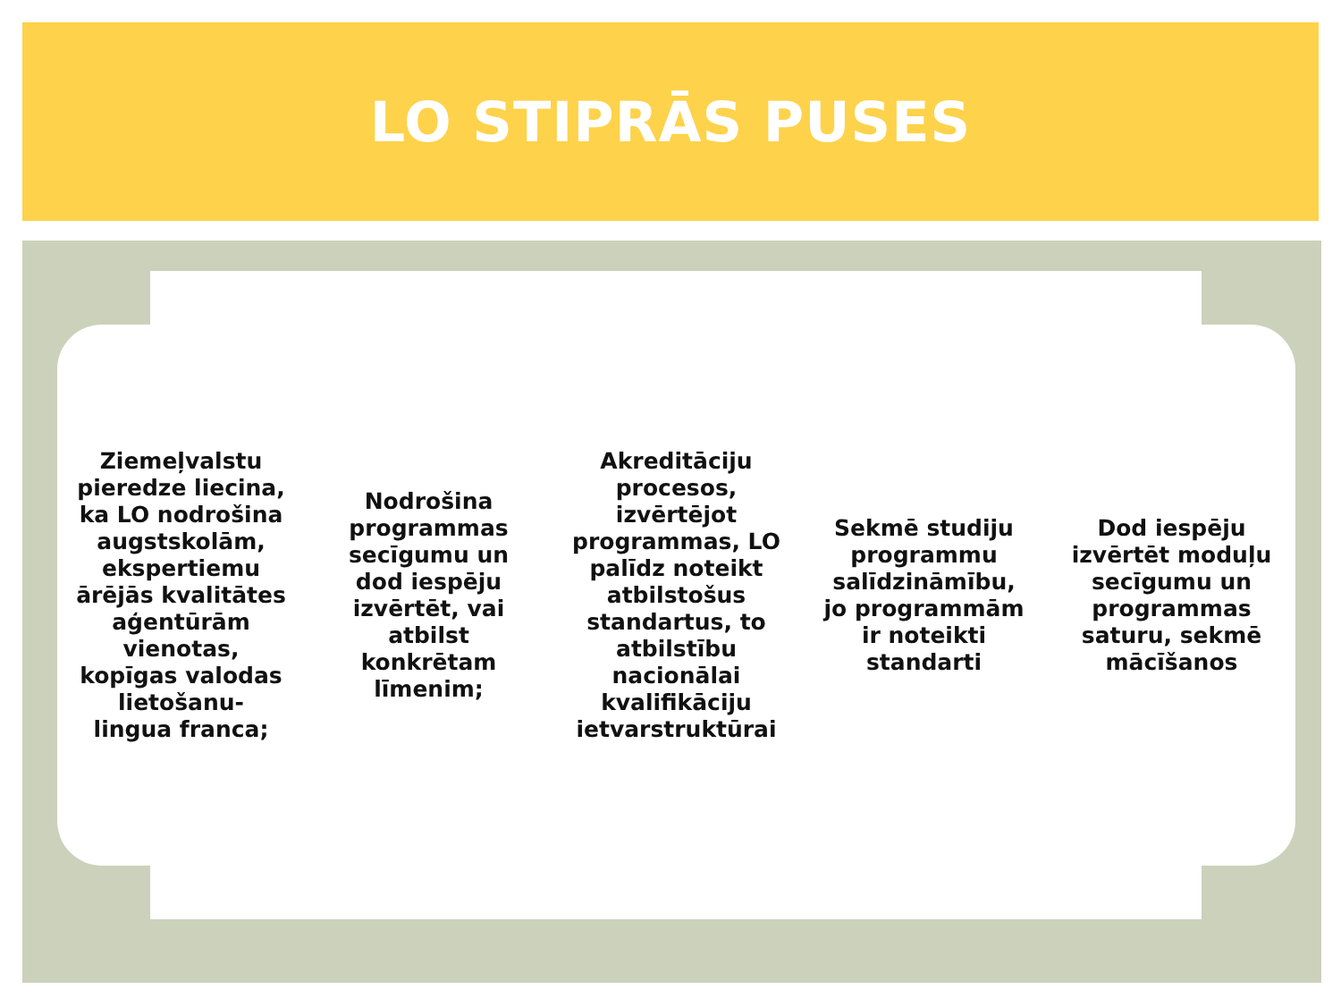LO STIPRĀS PUSES
Ziemeļvalstu pieredze liecina, ka LO nodrošina augstskolām, ekspertiemu ārējās kvalitātes aģentūrām vienotas, kopīgas valodas lietošanu- lingua franca;
Nodrošina programmas secīgumu un dod iespēju izvērtēt, vai atbilst konkrētam līmenim;
Akreditāciju procesos, izvērtējot programmas, LO palīdz noteikt atbilstošus standartus, to atbilstību nacionālai kvalifikāciju ietvarstruktūrai
Sekmē studiju programmu salīdzināmību, jo programmām ir noteikti standarti
Dod iespēju izvērtēt moduļu secīgumu un programmas saturu, sekmē mācīšanos